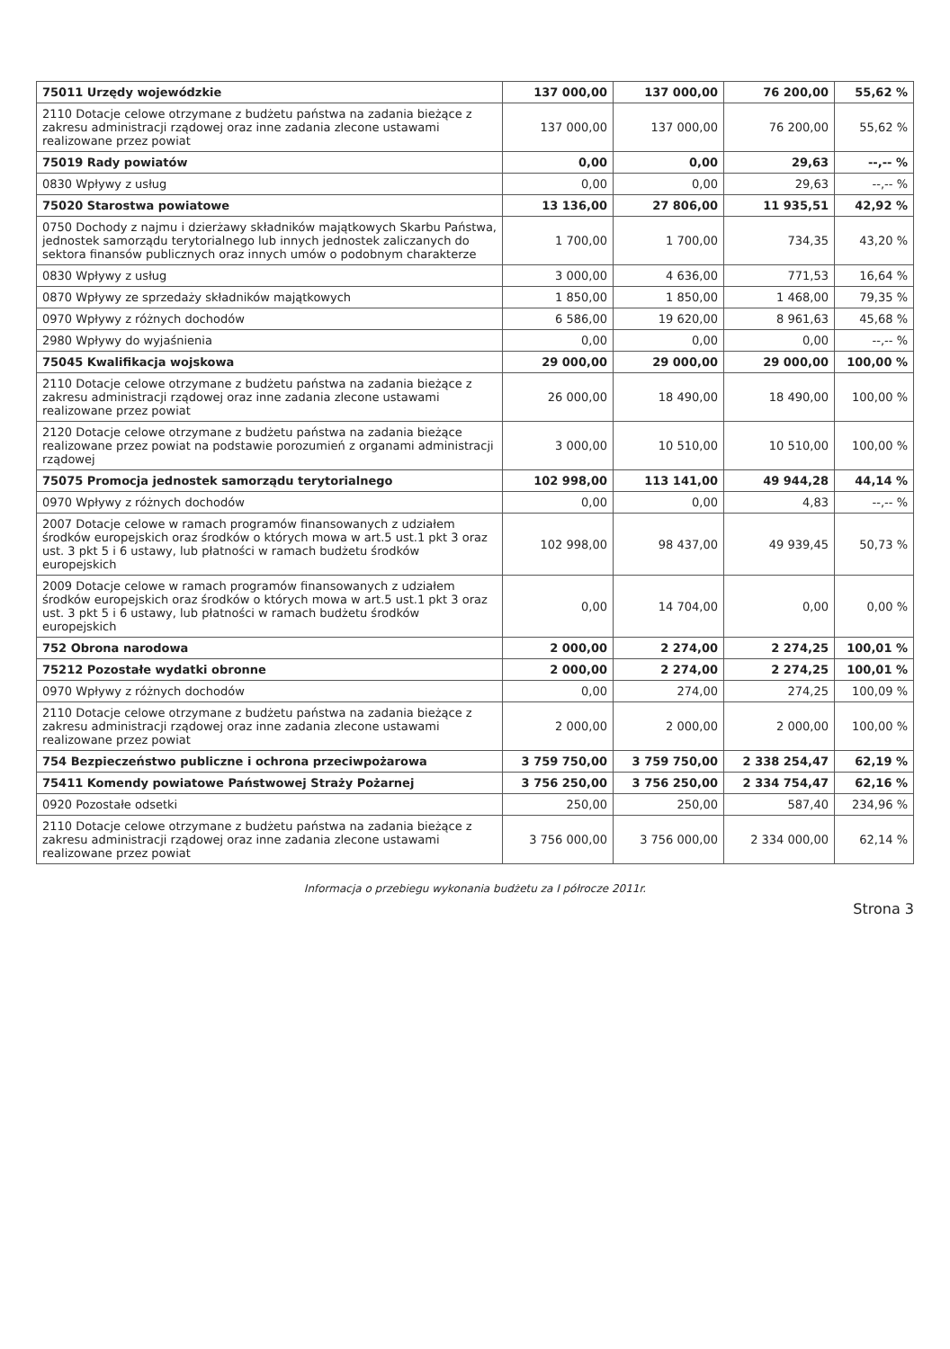| 75011 Urzędy wojewódzkie | 137 000,00 | 137 000,00 | 76 200,00 | 55,62 % |
| 2110 Dotacje celowe otrzymane z budżetu państwa na zadania bieżące z zakresu administracji rządowej oraz inne zadania zlecone ustawami realizowane przez powiat | 137 000,00 | 137 000,00 | 76 200,00 | 55,62 % |
| 75019 Rady powiatów | 0,00 | 0,00 | 29,63 | --,-- % |
| 0830 Wpływy z usług | 0,00 | 0,00 | 29,63 | --,-- % |
| 75020 Starostwa powiatowe | 13 136,00 | 27 806,00 | 11 935,51 | 42,92 % |
| 0750 Dochody z najmu i dzierżawy składników majątkowych Skarbu Państwa, jednostek samorządu terytorialnego lub innych jednostek zaliczanych do sektora finansów publicznych oraz innych umów o podobnym charakterze | 1 700,00 | 1 700,00 | 734,35 | 43,20 % |
| 0830 Wpływy z usług | 3 000,00 | 4 636,00 | 771,53 | 16,64 % |
| 0870 Wpływy ze sprzedaży składników majątkowych | 1 850,00 | 1 850,00 | 1 468,00 | 79,35 % |
| 0970 Wpływy z różnych dochodów | 6 586,00 | 19 620,00 | 8 961,63 | 45,68 % |
| 2980 Wpływy do wyjaśnienia | 0,00 | 0,00 | 0,00 | --,-- % |
| 75045 Kwalifikacja wojskowa | 29 000,00 | 29 000,00 | 29 000,00 | 100,00 % |
| 2110 Dotacje celowe otrzymane z budżetu państwa na zadania bieżące z zakresu administracji rządowej oraz inne zadania zlecone ustawami realizowane przez powiat | 26 000,00 | 18 490,00 | 18 490,00 | 100,00 % |
| 2120 Dotacje celowe otrzymane z budżetu państwa na zadania bieżące realizowane przez powiat na podstawie porozumień z organami administracji rządowej | 3 000,00 | 10 510,00 | 10 510,00 | 100,00 % |
| 75075 Promocja jednostek samorządu terytorialnego | 102 998,00 | 113 141,00 | 49 944,28 | 44,14 % |
| 0970 Wpływy z różnych dochodów | 0,00 | 0,00 | 4,83 | --,-- % |
| 2007 Dotacje celowe w ramach programów finansowanych z udziałem środków europejskich oraz środków o których mowa w art.5 ust.1 pkt 3 oraz ust. 3 pkt 5 i 6 ustawy, lub płatności w ramach budżetu środków europejskich | 102 998,00 | 98 437,00 | 49 939,45 | 50,73 % |
| 2009 Dotacje celowe w ramach programów finansowanych z udziałem środków europejskich oraz środków o których mowa w art.5 ust.1 pkt 3 oraz ust. 3 pkt 5 i 6 ustawy, lub płatności w ramach budżetu środków europejskich | 0,00 | 14 704,00 | 0,00 | 0,00 % |
| 752 Obrona narodowa | 2 000,00 | 2 274,00 | 2 274,25 | 100,01 % |
| 75212 Pozostałe wydatki obronne | 2 000,00 | 2 274,00 | 2 274,25 | 100,01 % |
| 0970 Wpływy z różnych dochodów | 0,00 | 274,00 | 274,25 | 100,09 % |
| 2110 Dotacje celowe otrzymane z budżetu państwa na zadania bieżące z zakresu administracji rządowej oraz inne zadania zlecone ustawami realizowane przez powiat | 2 000,00 | 2 000,00 | 2 000,00 | 100,00 % |
| 754 Bezpieczeństwo publiczne i ochrona przeciwpożarowa | 3 759 750,00 | 3 759 750,00 | 2 338 254,47 | 62,19 % |
| 75411 Komendy powiatowe Państwowej Straży Pożarnej | 3 756 250,00 | 3 756 250,00 | 2 334 754,47 | 62,16 % |
| 0920 Pozostałe odsetki | 250,00 | 250,00 | 587,40 | 234,96 % |
| 2110 Dotacje celowe otrzymane z budżetu państwa na zadania bieżące z zakresu administracji rządowej oraz inne zadania zlecone ustawami realizowane przez powiat | 3 756 000,00 | 3 756 000,00 | 2 334 000,00 | 62,14 % |
Informacja o przebiegu wykonania budżetu za I półrocze 2011r.
Strona 3